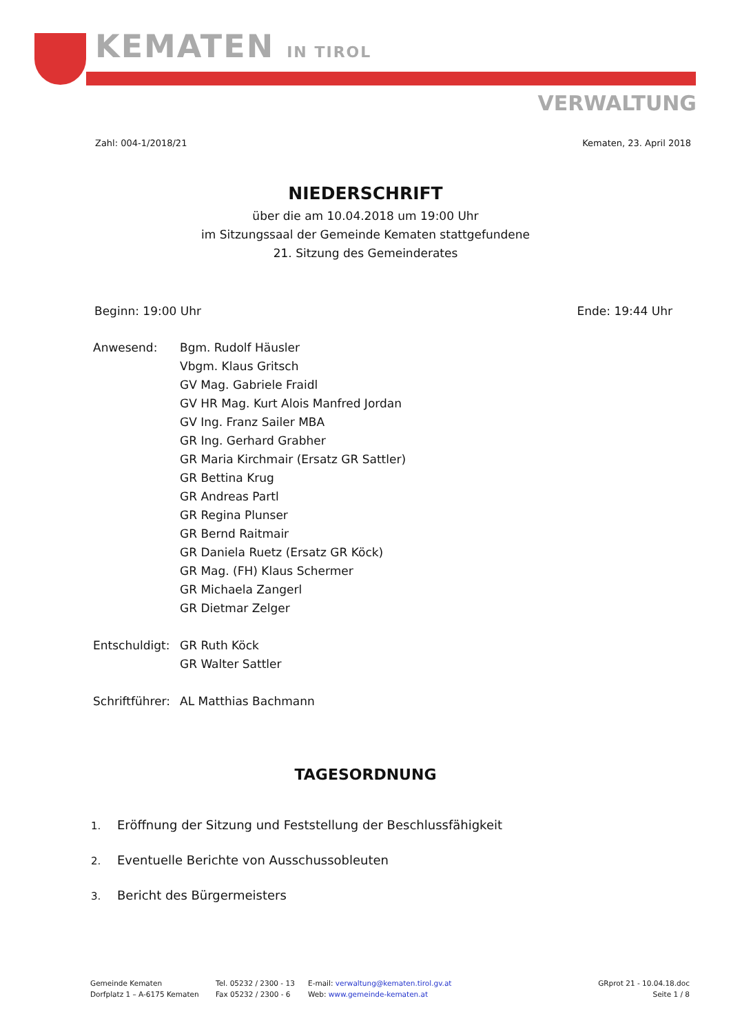KEMATEN IN TIROL
VERWALTUNG
Zahl: 004-1/2018/21 Kematen, 23. April 2018
NIEDERSCHRIFT
über die am 10.04.2018 um 19:00 Uhr
im Sitzungssaal der Gemeinde Kematen stattgefundene
21. Sitzung des Gemeinderates
Beginn: 19:00 Uhr Ende: 19:44 Uhr
Anwesend: Bgm. Rudolf Häusler
Vbgm. Klaus Gritsch
GV Mag. Gabriele Fraidl
GV HR Mag. Kurt Alois Manfred Jordan
GV Ing. Franz Sailer MBA
GR Ing. Gerhard Grabher
GR Maria Kirchmair (Ersatz GR Sattler)
GR Bettina Krug
GR Andreas Partl
GR Regina Plunser
GR Bernd Raitmair
GR Daniela Ruetz (Ersatz GR Köck)
GR Mag. (FH) Klaus Schermer
GR Michaela Zangerl
GR Dietmar Zelger
Entschuldigt:
GR Ruth Köck
GR Walter Sattler
Schriftführer:
AL Matthias Bachmann
TAGESORDNUNG
1. Eröffnung der Sitzung und Feststellung der Beschlussfähigkeit
2. Eventuelle Berichte von Ausschussobleuten
3. Bericht des Bürgermeisters
Gemeinde Kematen
Dorfplatz 1 – A-6175 Kematen
Tel. 05232 / 2300 - 13
Fax 05232 / 2300 - 6
E-mail: verwaltung@kematen.tirol.gv.at
Web: www.gemeinde-kematen.at
GRprot 21 - 10.04.18.doc
Seite 1 / 8